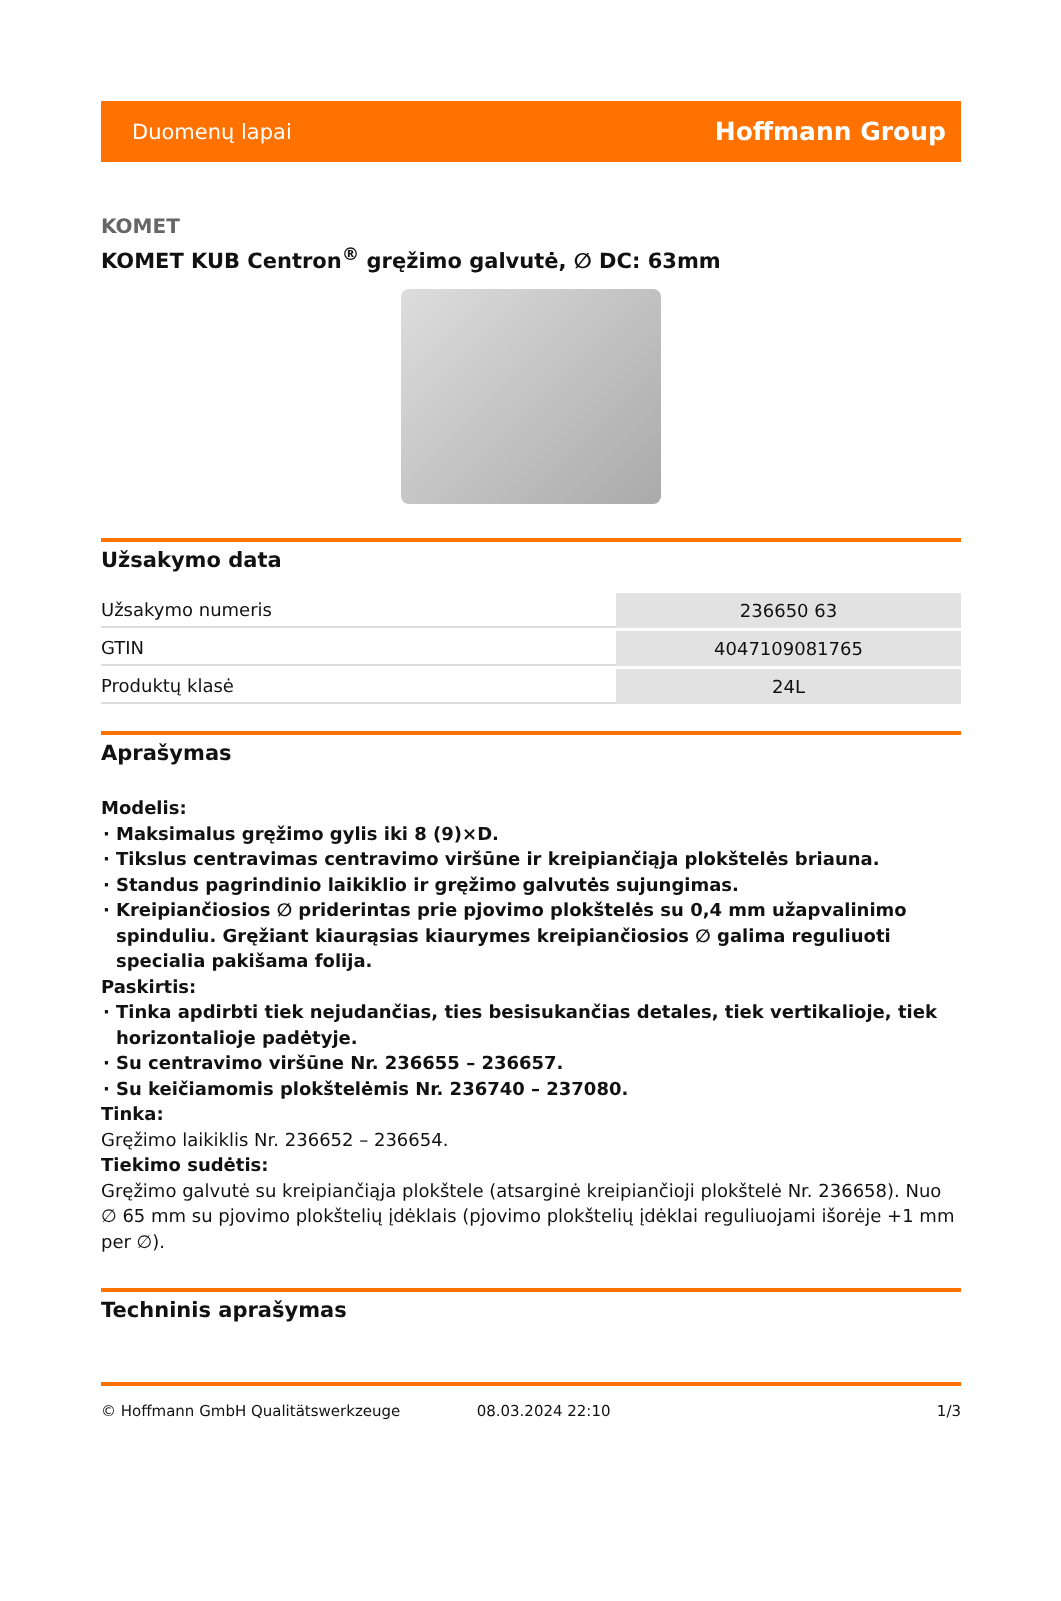Duomenų lapai Hoffmann Group
KOMET
KOMET KUB Centron<sup>®</sup> gręžimo galvutė, ∅ DC: 63mm
Užsakymo data
| Užsakymo numeris | 236650 63 |
| GTIN | 4047109081765 |
| Produktų klasė | 24L |
Aprašymas
Modelis:
Maksimalus gręžimo gylis iki 8 (9)×D.
Tikslus centravimas centravimo viršūne ir kreipiančiąja plokštelės briauna.
Standus pagrindinio laikiklio ir gręžimo galvutės sujungimas.
Kreipiančiosios ∅ priderintas prie pjovimo plokštelės su 0,4 mm užapvalinimo spinduliu. Gręžiant kiaurąsias kiaurymes kreipiančiosios ∅ galima reguliuoti specialia pakišama folija.
Paskirtis:
Tinka apdirbti tiek nejudančias, ties besisukančias detales, tiek vertikalioje, tiek horizontalioje padėtyje.
Su centravimo viršūne Nr. 236655 – 236657.
Su keičiamomis plokštelėmis Nr. 236740 – 237080.
Tinka:
Gręžimo laikiklis Nr. 236652 – 236654.
Tiekimo sudėtis:
Gręžimo galvutė su kreipiančiąja plokštele (atsarginė kreipiančioji plokštelė Nr. 236658). Nuo ∅ 65 mm su pjovimo plokštelių įdėklais (pjovimo plokštelių įdėklai reguliuojami išorėje +1 mm per ∅).
Techninis aprašymas
© Hoffmann GmbH Qualitätswerkzeuge 08.03.2024 22:10 1/3